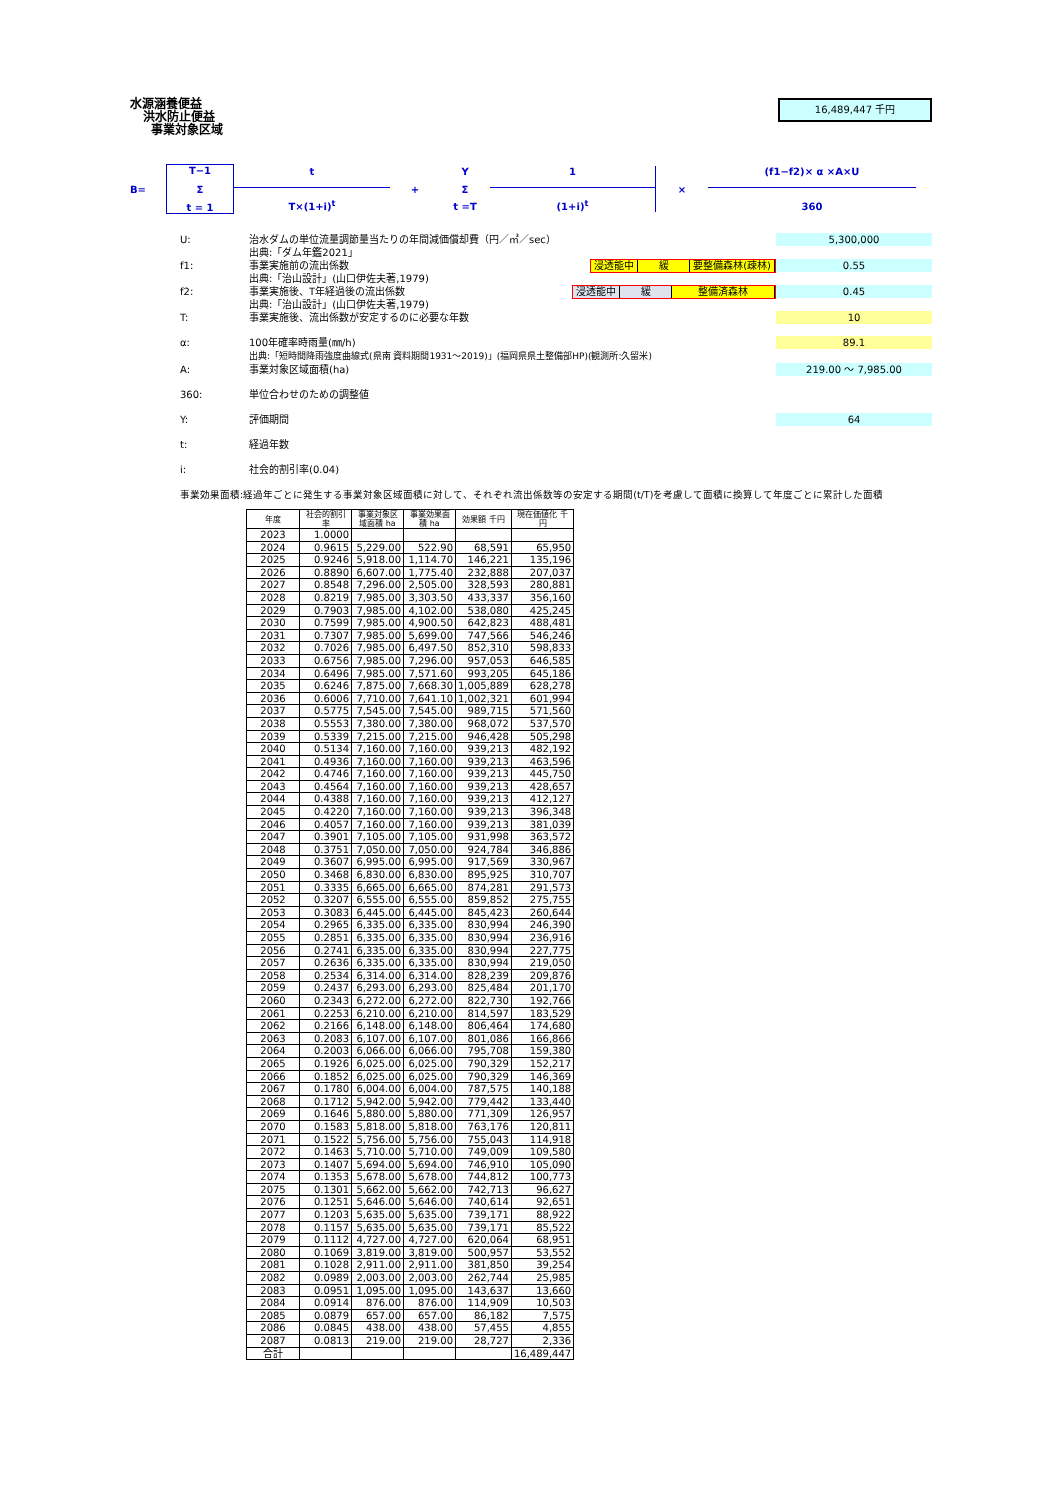水源涵養便益
洪水防止便益
事業対象区域
16,489,447 千円
B=
T−1
Σ
t = 1
t
T×(1+i)<sup>t</sup>
+
Y
Σ
t =T
1
(1+i)<sup>t</sup>
×
(f1−f2)× α ×A×U
360
U: 治水ダムの単位流量調節量当たりの年間減価償却費（円／㎥／sec）
出典:「ダム年鑑2021」 5,300,000
f1: 事業実施前の流出係数
出典:「治山設計」(山口伊佐夫著,1979)
浸透能中 緩 要整備森林(疎林)
0.55
f2: 事業実施後、T年経過後の流出係数
出典:「治山設計」(山口伊佐夫著,1979)
浸透能中 緩 整備済森林
0.45
T: 事業実施後、流出係数が安定するのに必要な年数 10
α: 100年確率時雨量(㎜/h)
出典:「短時間降雨強度曲線式(県南 資料期間1931～2019)」(福岡県県土整備部HP)(観測所:久留米) 89.1
A: 事業対象区域面積(ha) 219.00 ～ 7,985.00
360: 単位合わせのための調整値
Y: 評価期間 64
t: 経過年数
i: 社会的割引率(0.04)
事業効果面積:経過年ごとに発生する事業対象区域面積に対して、それぞれ流出係数等の安定する期間(t/T)を考慮して面積に換算して年度ごとに累計した面積
| 年度 | 社会的割引率 | 事業対象区域面積 ha | 事業効果面積 ha | 効果額 千円 | 現在価値化 千円 |
| --- | --- | --- | --- | --- | --- |
| 2023 | 1.0000 | | | | |
| 2024 | 0.9615 | 5,229.00 | 522.90 | 68,591 | 65,950 |
| 2025 | 0.9246 | 5,918.00 | 1,114.70 | 146,221 | 135,196 |
| 2026 | 0.8890 | 6,607.00 | 1,775.40 | 232,888 | 207,037 |
| 2027 | 0.8548 | 7,296.00 | 2,505.00 | 328,593 | 280,881 |
| 2028 | 0.8219 | 7,985.00 | 3,303.50 | 433,337 | 356,160 |
| 2029 | 0.7903 | 7,985.00 | 4,102.00 | 538,080 | 425,245 |
| 2030 | 0.7599 | 7,985.00 | 4,900.50 | 642,823 | 488,481 |
| 2031 | 0.7307 | 7,985.00 | 5,699.00 | 747,566 | 546,246 |
| 2032 | 0.7026 | 7,985.00 | 6,497.50 | 852,310 | 598,833 |
| 2033 | 0.6756 | 7,985.00 | 7,296.00 | 957,053 | 646,585 |
| 2034 | 0.6496 | 7,985.00 | 7,571.60 | 993,205 | 645,186 |
| 2035 | 0.6246 | 7,875.00 | 7,668.30 | 1,005,889 | 628,278 |
| 2036 | 0.6006 | 7,710.00 | 7,641.10 | 1,002,321 | 601,994 |
| 2037 | 0.5775 | 7,545.00 | 7,545.00 | 989,715 | 571,560 |
| 2038 | 0.5553 | 7,380.00 | 7,380.00 | 968,072 | 537,570 |
| 2039 | 0.5339 | 7,215.00 | 7,215.00 | 946,428 | 505,298 |
| 2040 | 0.5134 | 7,160.00 | 7,160.00 | 939,213 | 482,192 |
| 2041 | 0.4936 | 7,160.00 | 7,160.00 | 939,213 | 463,596 |
| 2042 | 0.4746 | 7,160.00 | 7,160.00 | 939,213 | 445,750 |
| 2043 | 0.4564 | 7,160.00 | 7,160.00 | 939,213 | 428,657 |
| 2044 | 0.4388 | 7,160.00 | 7,160.00 | 939,213 | 412,127 |
| 2045 | 0.4220 | 7,160.00 | 7,160.00 | 939,213 | 396,348 |
| 2046 | 0.4057 | 7,160.00 | 7,160.00 | 939,213 | 381,039 |
| 2047 | 0.3901 | 7,105.00 | 7,105.00 | 931,998 | 363,572 |
| 2048 | 0.3751 | 7,050.00 | 7,050.00 | 924,784 | 346,886 |
| 2049 | 0.3607 | 6,995.00 | 6,995.00 | 917,569 | 330,967 |
| 2050 | 0.3468 | 6,830.00 | 6,830.00 | 895,925 | 310,707 |
| 2051 | 0.3335 | 6,665.00 | 6,665.00 | 874,281 | 291,573 |
| 2052 | 0.3207 | 6,555.00 | 6,555.00 | 859,852 | 275,755 |
| 2053 | 0.3083 | 6,445.00 | 6,445.00 | 845,423 | 260,644 |
| 2054 | 0.2965 | 6,335.00 | 6,335.00 | 830,994 | 246,390 |
| 2055 | 0.2851 | 6,335.00 | 6,335.00 | 830,994 | 236,916 |
| 2056 | 0.2741 | 6,335.00 | 6,335.00 | 830,994 | 227,775 |
| 2057 | 0.2636 | 6,335.00 | 6,335.00 | 830,994 | 219,050 |
| 2058 | 0.2534 | 6,314.00 | 6,314.00 | 828,239 | 209,876 |
| 2059 | 0.2437 | 6,293.00 | 6,293.00 | 825,484 | 201,170 |
| 2060 | 0.2343 | 6,272.00 | 6,272.00 | 822,730 | 192,766 |
| 2061 | 0.2253 | 6,210.00 | 6,210.00 | 814,597 | 183,529 |
| 2062 | 0.2166 | 6,148.00 | 6,148.00 | 806,464 | 174,680 |
| 2063 | 0.2083 | 6,107.00 | 6,107.00 | 801,086 | 166,866 |
| 2064 | 0.2003 | 6,066.00 | 6,066.00 | 795,708 | 159,380 |
| 2065 | 0.1926 | 6,025.00 | 6,025.00 | 790,329 | 152,217 |
| 2066 | 0.1852 | 6,025.00 | 6,025.00 | 790,329 | 146,369 |
| 2067 | 0.1780 | 6,004.00 | 6,004.00 | 787,575 | 140,188 |
| 2068 | 0.1712 | 5,942.00 | 5,942.00 | 779,442 | 133,440 |
| 2069 | 0.1646 | 5,880.00 | 5,880.00 | 771,309 | 126,957 |
| 2070 | 0.1583 | 5,818.00 | 5,818.00 | 763,176 | 120,811 |
| 2071 | 0.1522 | 5,756.00 | 5,756.00 | 755,043 | 114,918 |
| 2072 | 0.1463 | 5,710.00 | 5,710.00 | 749,009 | 109,580 |
| 2073 | 0.1407 | 5,694.00 | 5,694.00 | 746,910 | 105,090 |
| 2074 | 0.1353 | 5,678.00 | 5,678.00 | 744,812 | 100,773 |
| 2075 | 0.1301 | 5,662.00 | 5,662.00 | 742,713 | 96,627 |
| 2076 | 0.1251 | 5,646.00 | 5,646.00 | 740,614 | 92,651 |
| 2077 | 0.1203 | 5,635.00 | 5,635.00 | 739,171 | 88,922 |
| 2078 | 0.1157 | 5,635.00 | 5,635.00 | 739,171 | 85,522 |
| 2079 | 0.1112 | 4,727.00 | 4,727.00 | 620,064 | 68,951 |
| 2080 | 0.1069 | 3,819.00 | 3,819.00 | 500,957 | 53,552 |
| 2081 | 0.1028 | 2,911.00 | 2,911.00 | 381,850 | 39,254 |
| 2082 | 0.0989 | 2,003.00 | 2,003.00 | 262,744 | 25,985 |
| 2083 | 0.0951 | 1,095.00 | 1,095.00 | 143,637 | 13,660 |
| 2084 | 0.0914 | 876.00 | 876.00 | 114,909 | 10,503 |
| 2085 | 0.0879 | 657.00 | 657.00 | 86,182 | 7,575 |
| 2086 | 0.0845 | 438.00 | 438.00 | 57,455 | 4,855 |
| 2087 | 0.0813 | 219.00 | 219.00 | 28,727 | 2,336 |
| 合計 | | | | | 16,489,447 |